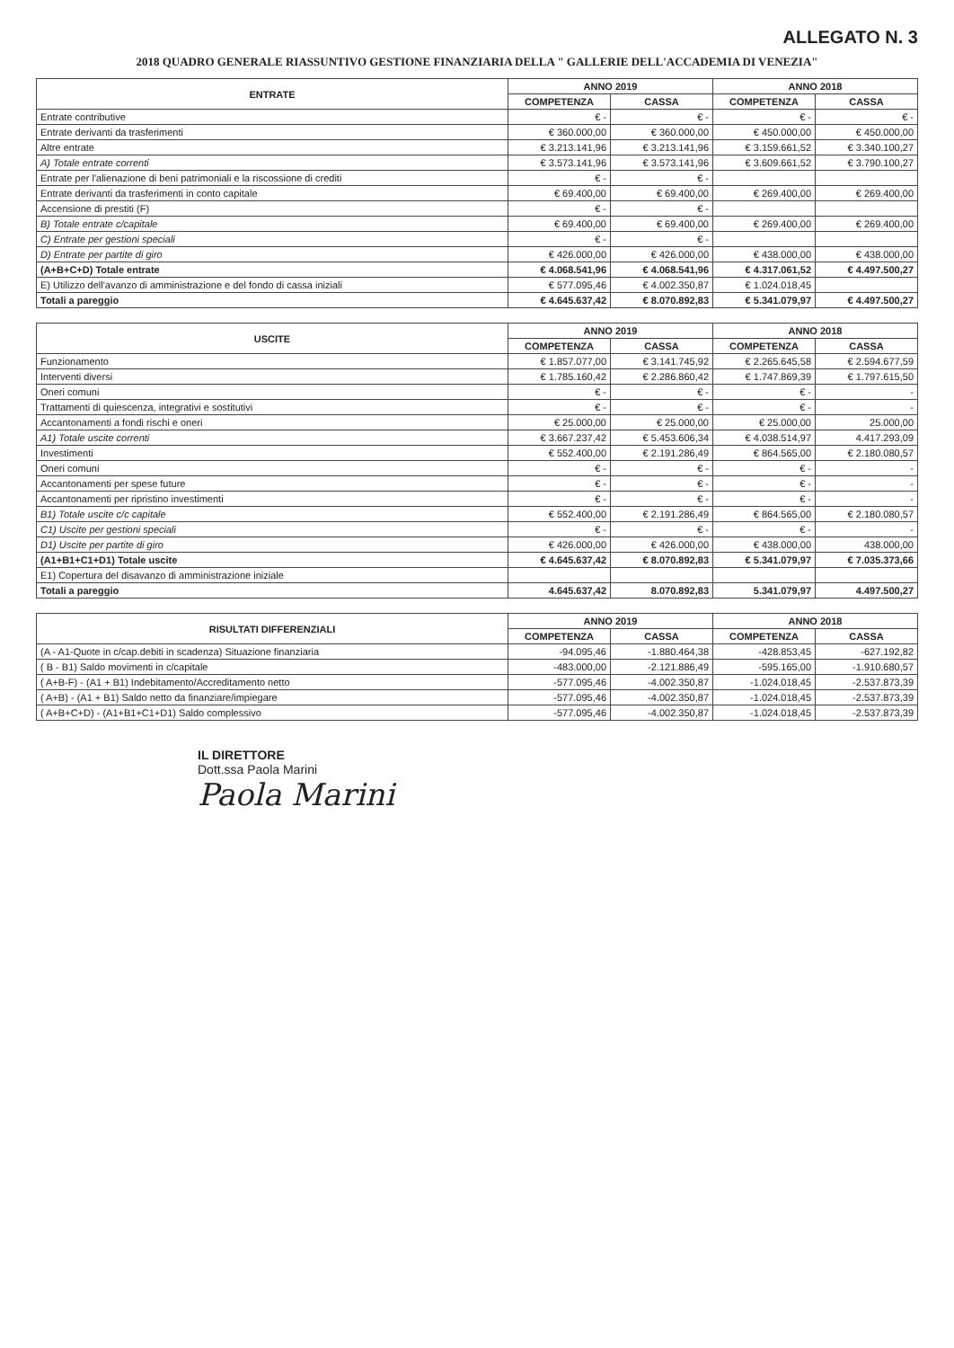ALLEGATO N. 3
2018 QUADRO GENERALE RIASSUNTIVO GESTIONE FINANZIARIA DELLA " GALLERIE DELL'ACCADEMIA DI VENEZIA"
| ENTRATE | ANNO 2019 | | ANNO 2018 | |
| --- | --- | --- | --- | --- |
| | COMPETENZA | CASSA | COMPETENZA | CASSA |
| Entrate contributive | € - | € - | € - | € - |
| Entrate derivanti da trasferimenti | € 360.000,00 | € 360.000,00 | € 450.000,00 | € 450.000,00 |
| Altre entrate | € 3.213.141,96 | € 3.213.141,96 | € 3.159.661,52 | € 3.340.100,27 |
| A) Totale entrate correnti | € 3.573.141,96 | € 3.573.141,96 | € 3.609.661,52 | € 3.790.100,27 |
| Entrate per l'alienazione di beni patrimoniali e la riscossione di crediti | € - | € - | | |
| Entrate derivanti da trasferimenti in conto capitale | € 69.400,00 | € 69.400,00 | € 269.400,00 | € 269.400,00 |
| Accensione di prestiti (F) | € - | € - | | |
| B) Totale entrate c/capitale | € 69.400,00 | € 69.400,00 | € 269.400,00 | € 269.400,00 |
| C) Entrate per gestioni speciali | € - | € - | | |
| D) Entrate per partite di giro | € 426.000,00 | € 426.000,00 | € 438.000,00 | € 438.000,00 |
| (A+B+C+D) Totale entrate | € 4.068.541,96 | € 4.068.541,96 | € 4.317.061,52 | € 4.497.500,27 |
| E) Utilizzo dell'avanzo di amministrazione e del fondo di cassa iniziali | € 577.095,46 | € 4.002.350,87 | € 1.024.018,45 | |
| Totali a pareggio | € 4.645.637,42 | € 8.070.892,83 | € 5.341.079,97 | € 4.497.500,27 |
| USCITE | ANNO 2019 | | ANNO 2018 | |
| --- | --- | --- | --- | --- |
| | COMPETENZA | CASSA | COMPETENZA | CASSA |
| Funzionamento | € 1.857.077,00 | € 3.141.745,92 | € 2.265.645,58 | € 2.594.677,59 |
| Interventi diversi | € 1.785.160,42 | € 2.286.860,42 | € 1.747.869,39 | € 1.797.615,50 |
| Oneri comuni | € - | € - | € - | - |
| Trattamenti di quiescenza, integrativi e sostitutivi | € - | € - | € - | - |
| Accantonamenti a fondi rischi e oneri | € 25.000,00 | € 25.000,00 | € 25.000,00 | 25.000,00 |
| A1) Totale uscite correnti | € 3.667.237,42 | € 5.453.606,34 | € 4.038.514,97 | 4.417.293,09 |
| Investimenti | € 552.400,00 | € 2.191.286,49 | € 864.565,00 | € 2.180.080,57 |
| Oneri comuni | € - | € - | € - | - |
| Accantonamenti per spese future | € - | € - | € - | - |
| Accantonamenti per ripristino investimenti | € - | € - | € - | - |
| B1) Totale uscite c/c capitale | € 552.400,00 | € 2.191.286,49 | € 864.565,00 | € 2.180.080,57 |
| C1) Uscite per gestioni speciali | € - | € - | € - | - |
| D1) Uscite per partite di giro | € 426.000,00 | € 426.000,00 | € 438.000,00 | 438.000,00 |
| (A1+B1+C1+D1) Totale uscite | € 4.645.637,42 | € 8.070.892,83 | € 5.341.079,97 | € 7.035.373,66 |
| E1) Copertura del disavanzo di amministrazione iniziale | | | | |
| Totali a pareggio | 4.645.637,42 | 8.070.892,83 | 5.341.079,97 | 4.497.500,27 |
| RISULTATI DIFFERENZIALI | ANNO 2019 | | ANNO 2018 | |
| --- | --- | --- | --- | --- |
| | COMPETENZA | CASSA | COMPETENZA | CASSA |
| (A - A1-Quote in c/cap.debiti in scadenza) Situazione finanziaria | -94.095,46 | -1.880.464,38 | -428.853,45 | -627.192,82 |
| ( B - B1) Saldo movimenti in c/capitale | -483.000,00 | -2.121.886,49 | -595.165,00 | -1.910.680,57 |
| ( A+B-F) - (A1 + B1) Indebitamento/Accreditamento netto | -577.095,46 | -4.002.350,87 | -1.024.018,45 | -2.537.873,39 |
| ( A+B) - (A1 + B1) Saldo netto da finanziare/impiegare | -577.095,46 | -4.002.350,87 | -1.024.018,45 | -2.537.873,39 |
| ( A+B+C+D) - (A1+B1+C1+D1) Saldo complessivo | -577.095,46 | -4.002.350,87 | -1.024.018,45 | -2.537.873,39 |
IL DIRETTORE
Dott.ssa Paola Marini
Paola Marini